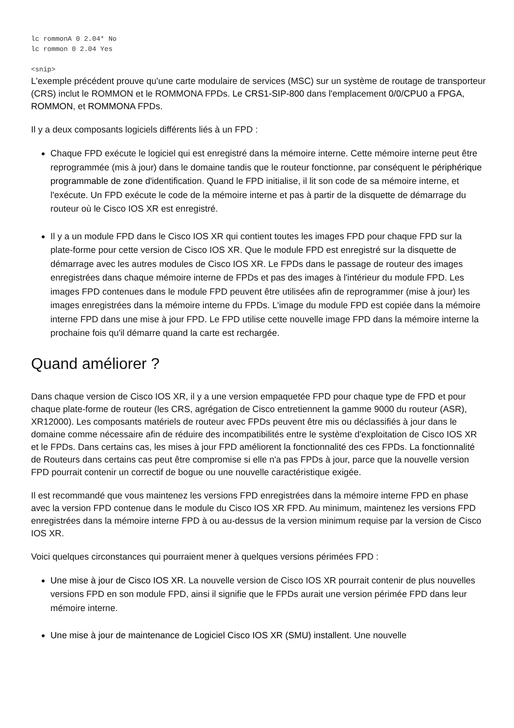lc rommonA 0 2.04* No
lc rommon 0 2.04 Yes

<snip>
L'exemple précédent prouve qu'une carte modulaire de services (MSC) sur un système de routage de transporteur (CRS) inclut le ROMMON et le ROMMONA FPDs. Le CRS1-SIP-800 dans l'emplacement 0/0/CPU0 a FPGA, ROMMON, et ROMMONA FPDs.
Il y a deux composants logiciels différents liés à un FPD :
Chaque FPD exécute le logiciel qui est enregistré dans la mémoire interne. Cette mémoire interne peut être reprogrammée (mis à jour) dans le domaine tandis que le routeur fonctionne, par conséquent le périphérique programmable de zone d'identification. Quand le FPD initialise, il lit son code de sa mémoire interne, et l'exécute. Un FPD exécute le code de la mémoire interne et pas à partir de la disquette de démarrage du routeur où le Cisco IOS XR est enregistré.
Il y a un module FPD dans le Cisco IOS XR qui contient toutes les images FPD pour chaque FPD sur la plate-forme pour cette version de Cisco IOS XR. Que le module FPD est enregistré sur la disquette de démarrage avec les autres modules de Cisco IOS XR. Le FPDs dans le passage de routeur des images enregistrées dans chaque mémoire interne de FPDs et pas des images à l'intérieur du module FPD. Les images FPD contenues dans le module FPD peuvent être utilisées afin de reprogrammer (mise à jour) les images enregistrées dans la mémoire interne du FPDs. L'image du module FPD est copiée dans la mémoire interne FPD dans une mise à jour FPD. Le FPD utilise cette nouvelle image FPD dans la mémoire interne la prochaine fois qu'il démarre quand la carte est rechargée.
Quand améliorer ?
Dans chaque version de Cisco IOS XR, il y a une version empaquetée FPD pour chaque type de FPD et pour chaque plate-forme de routeur (les CRS, agrégation de Cisco entretiennent la gamme 9000 du routeur (ASR), XR12000). Les composants matériels de routeur avec FPDs peuvent être mis ou déclassifiés à jour dans le domaine comme nécessaire afin de réduire des incompatibilités entre le système d'exploitation de Cisco IOS XR et le FPDs. Dans certains cas, les mises à jour FPD améliorent la fonctionnalité des ces FPDs. La fonctionnalité de Routeurs dans certains cas peut être compromise si elle n'a pas FPDs à jour, parce que la nouvelle version FPD pourrait contenir un correctif de bogue ou une nouvelle caractéristique exigée.
Il est recommandé que vous maintenez les versions FPD enregistrées dans la mémoire interne FPD en phase avec la version FPD contenue dans le module du Cisco IOS XR FPD. Au minimum, maintenez les versions FPD enregistrées dans la mémoire interne FPD à ou au-dessus de la version minimum requise par la version de Cisco IOS XR.
Voici quelques circonstances qui pourraient mener à quelques versions périmées FPD :
Une mise à jour de Cisco IOS XR. La nouvelle version de Cisco IOS XR pourrait contenir de plus nouvelles versions FPD en son module FPD, ainsi il signifie que le FPDs aurait une version périmée FPD dans leur mémoire interne.
Une mise à jour de maintenance de Logiciel Cisco IOS XR (SMU) installent. Une nouvelle